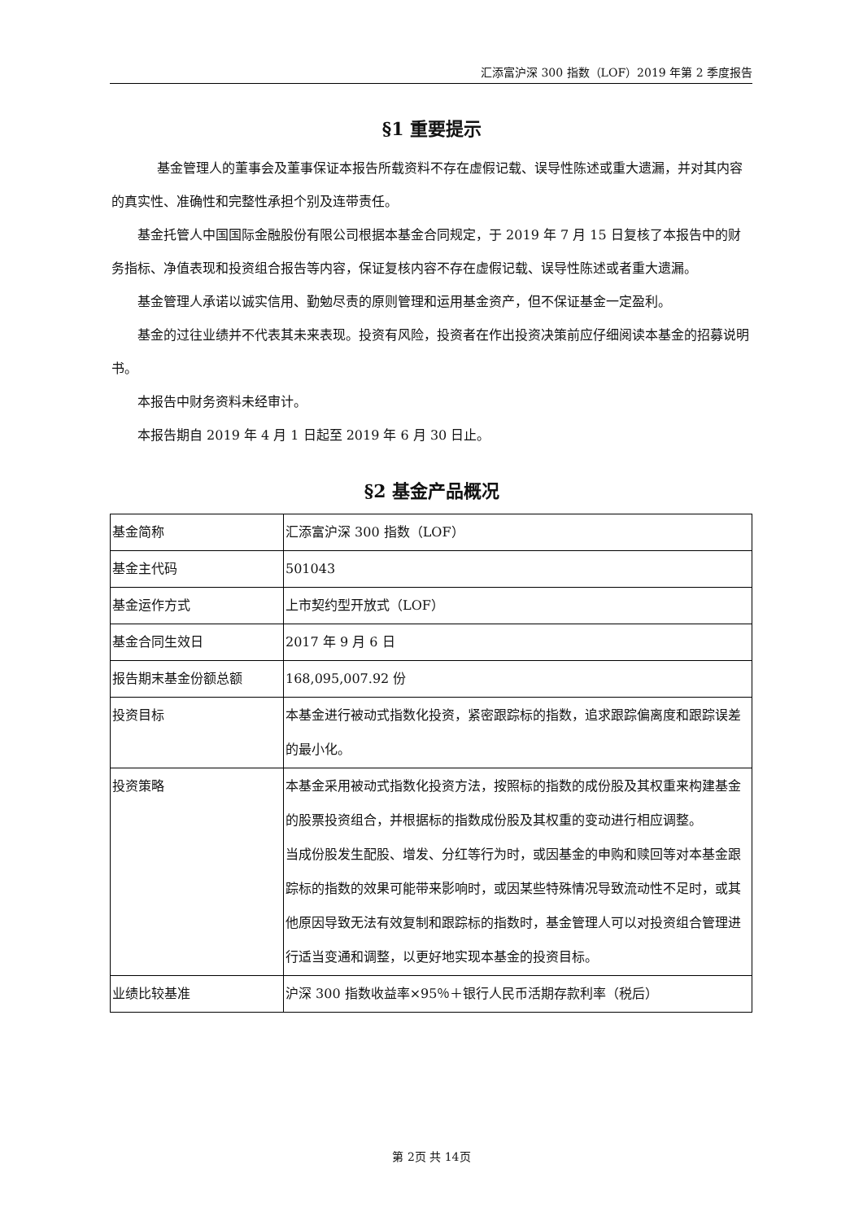汇添富沪深 300 指数（LOF）2019 年第 2 季度报告
§1 重要提示
基金管理人的董事会及董事保证本报告所载资料不存在虚假记载、误导性陈述或重大遗漏，并对其内容的真实性、准确性和完整性承担个别及连带责任。
基金托管人中国国际金融股份有限公司根据本基金合同规定，于 2019 年 7 月 15 日复核了本报告中的财务指标、净值表现和投资组合报告等内容，保证复核内容不存在虚假记载、误导性陈述或者重大遗漏。
基金管理人承诺以诚实信用、勤勉尽责的原则管理和运用基金资产，但不保证基金一定盈利。
基金的过往业绩并不代表其未来表现。投资有风险，投资者在作出投资决策前应仔细阅读本基金的招募说明书。
本报告中财务资料未经审计。
本报告期自 2019 年 4 月 1 日起至 2019 年 6 月 30 日止。
§2 基金产品概况
| 基金简称 | 汇添富沪深 300 指数（LOF） |
| 基金主代码 | 501043 |
| 基金运作方式 | 上市契约型开放式（LOF） |
| 基金合同生效日 | 2017 年 9 月 6 日 |
| 报告期末基金份额总额 | 168,095,007.92 份 |
| 投资目标 | 本基金进行被动式指数化投资，紧密跟踪标的指数，追求跟踪偏离度和跟踪误差的最小化。 |
| 投资策略 | 本基金采用被动式指数化投资方法，按照标的指数的成份股及其权重来构建基金的股票投资组合，并根据标的指数成份股及其权重的变动进行相应调整。 当成份股发生配股、增发、分红等行为时，或因基金的申购和赎回等对本基金跟踪标的指数的效果可能带来影响时，或因某些特殊情况导致流动性不足时，或其他原因导致无法有效复制和跟踪标的指数时，基金管理人可以对投资组合管理进行适当变通和调整，以更好地实现本基金的投资目标。 |
| 业绩比较基准 | 沪深 300 指数收益率×95％＋银行人民币活期存款利率（税后） |
第 2页 共 14页